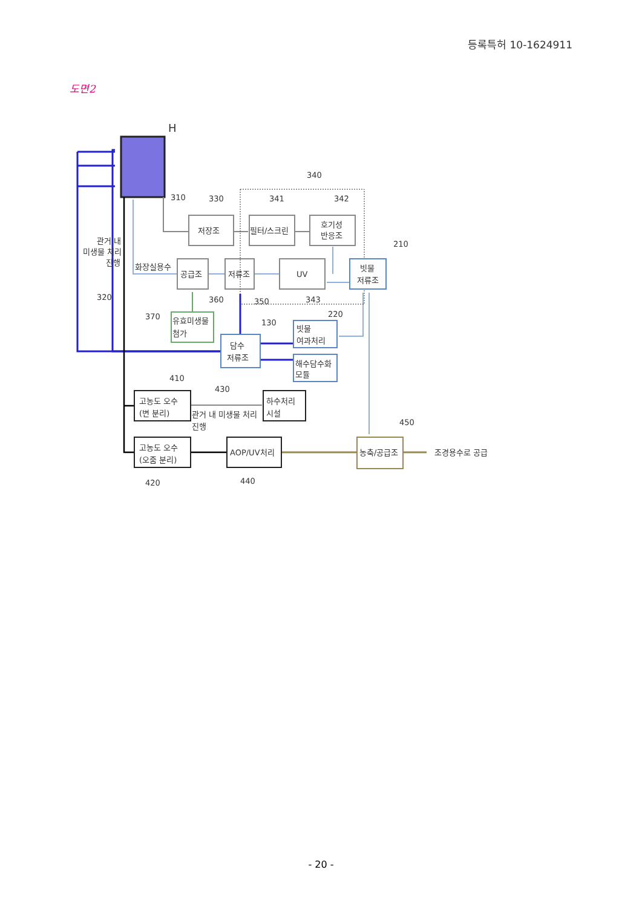등록특허 10-1624911
도면2
H
340
310
330
341
342
210
저장조
필터/스크린
호기성
반응조
관거 내
미생물 처리
진행
화장실용수
공급조
저류조
UV
빗물
저류조
320
360
350
343
370
유효미생물
첨가
130
220
빗물
여과처리
담수
저류조
해수담수화
모듈
410
430
고농도 오수
(변 분리)
관거 내 미생물 처리
진행
하수처리
시설
450
고농도 오수
(오줌 분리)
AOP/UV처리
농축/공급조
조경용수로 공급
420
440
- 20 -